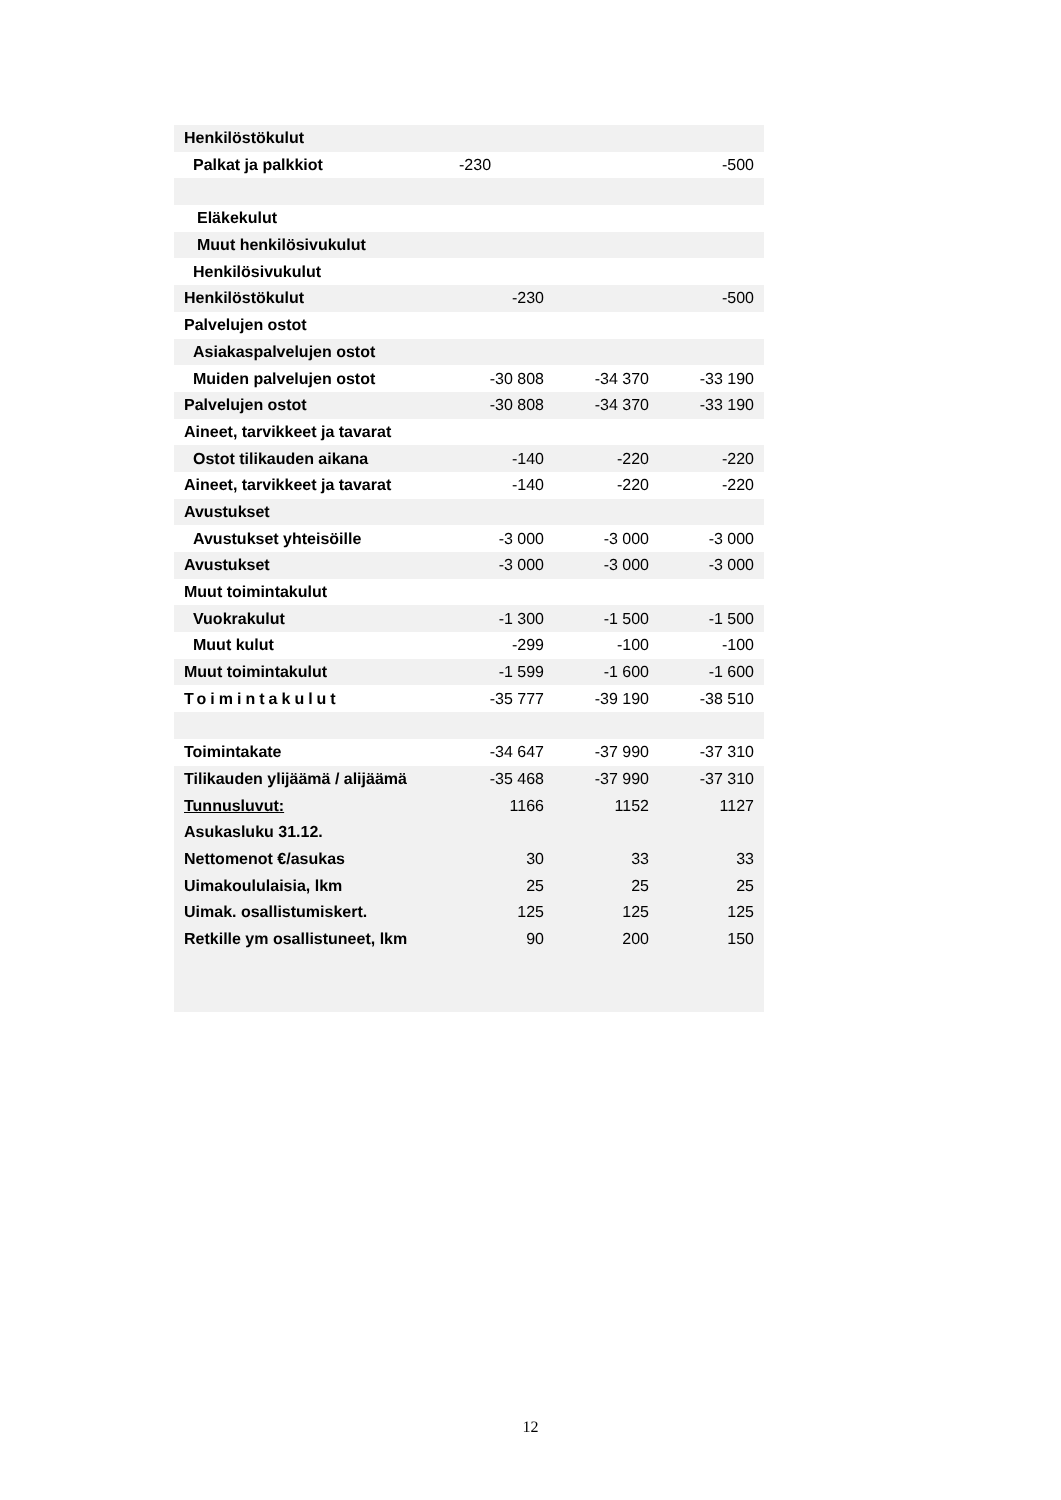| Henkilöstökulut | | | |
| Palkat ja palkkiot | -230 | | -500 |
| Eläkekulut | | | |
| Muut henkilösivukulut | | | |
| Henkilösivukulut | | | |
| Henkilöstökulut | -230 | | -500 |
| Palvelujen ostot | | | |
| Asiakaspalvelujen ostot | | | |
| Muiden palvelujen ostot | -30 808 | -34 370 | -33 190 |
| Palvelujen ostot | -30 808 | -34 370 | -33 190 |
| Aineet, tarvikkeet ja tavarat | | | |
| Ostot tilikauden aikana | -140 | -220 | -220 |
| Aineet, tarvikkeet ja tavarat | -140 | -220 | -220 |
| Avustukset | | | |
| Avustukset yhteisöille | -3 000 | -3 000 | -3 000 |
| Avustukset | -3 000 | -3 000 | -3 000 |
| Muut toimintakulut | | | |
| Vuokrakulut | -1 300 | -1 500 | -1 500 |
| Muut kulut | -299 | -100 | -100 |
| Muut toimintakulut | -1 599 | -1 600 | -1 600 |
| Toimintakulut | -35 777 | -39 190 | -38 510 |
| Toimintakate | -34 647 | -37 990 | -37 310 |
| Tilikauden ylijäämä / alijäämä | -35 468 | -37 990 | -37 310 |
| Tunnusluvut: | 1166 | 1152 | 1127 |
| Asukasluku 31.12. | | | |
| Nettomenot €/asukas | 30 | 33 | 33 |
| Uimakoululaisia, lkm | 25 | 25 | 25 |
| Uimak. osallistumiskert. | 125 | 125 | 125 |
| Retkille ym osallistuneet, lkm | 90 | 200 | 150 |
12